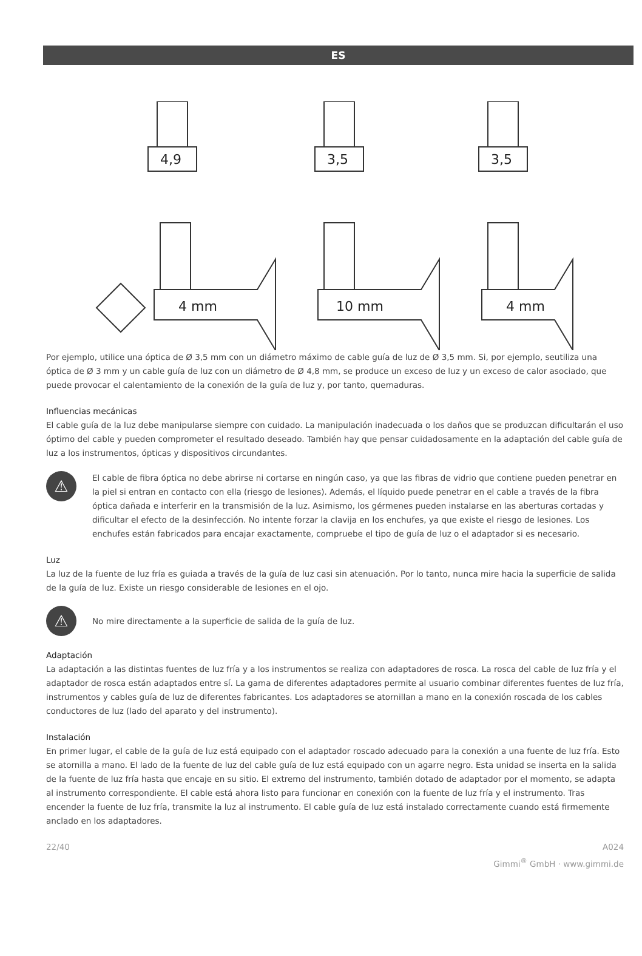ES
4,9
3,5
3,5
4 mm
10 mm
4 mm
Por ejemplo, utilice una óptica de Ø 3,5 mm con un diámetro máximo de cable guía de luz de Ø 3,5 mm. Si, por ejemplo, seutiliza una óptica de Ø 3 mm y un cable guía de luz con un diámetro de Ø 4,8 mm, se produce un exceso de luz y un exceso de calor asociado, que puede provocar el calentamiento de la conexión de la guía de luz y, por tanto, quemaduras.
Influencias mecánicas
El cable guía de la luz debe manipularse siempre con cuidado. La manipulación inadecuada o los daños que se produzcan dificultarán el uso óptimo del cable y pueden comprometer el resultado deseado. También hay que pensar cuidadosamente en la adaptación del cable guía de luz a los instrumentos, ópticas y dispositivos circundantes.
⚠
El cable de fibra óptica no debe abrirse ni cortarse en ningún caso, ya que las fibras de vidrio que contiene pueden penetrar en la piel si entran en contacto con ella (riesgo de lesiones). Además, el líquido puede penetrar en el cable a través de la fibra óptica dañada e interferir en la transmisión de la luz. Asimismo, los gérmenes pueden instalarse en las aberturas cortadas y dificultar el efecto de la desinfección. No intente forzar la clavija en los enchufes, ya que existe el riesgo de lesiones. Los enchufes están fabricados para encajar exactamente, compruebe el tipo de guía de luz o el adaptador si es necesario.
Luz
La luz de la fuente de luz fría es guiada a través de la guía de luz casi sin atenuación. Por lo tanto, nunca mire hacia la superficie de salida de la guía de luz. Existe un riesgo considerable de lesiones en el ojo.
⚠
No mire directamente a la superficie de salida de la guía de luz.
Adaptación
La adaptación a las distintas fuentes de luz fría y a los instrumentos se realiza con adaptadores de rosca. La rosca del cable de luz fría y el adaptador de rosca están adaptados entre sí. La gama de diferentes adaptadores permite al usuario combinar diferentes fuentes de luz fría, instrumentos y cables guía de luz de diferentes fabricantes. Los adaptadores se atornillan a mano en la conexión roscada de los cables conductores de luz (lado del aparato y del instrumento).
Instalación
En primer lugar, el cable de la guía de luz está equipado con el adaptador roscado adecuado para la conexión a una fuente de luz fría. Esto se atornilla a mano. El lado de la fuente de luz del cable guía de luz está equipado con un agarre negro. Esta unidad se inserta en la salida de la fuente de luz fría hasta que encaje en su sitio. El extremo del instrumento, también dotado de adaptador por el momento, se adapta al instrumento correspondiente. El cable está ahora listo para funcionar en conexión con la fuente de luz fría y el instrumento. Tras encender la fuente de luz fría, transmite la luz al instrumento. El cable guía de luz está instalado correctamente cuando está firmemente anclado en los adaptadores.
22/40 A024
Gimmi<sup>®</sup> GmbH · www.gimmi.de